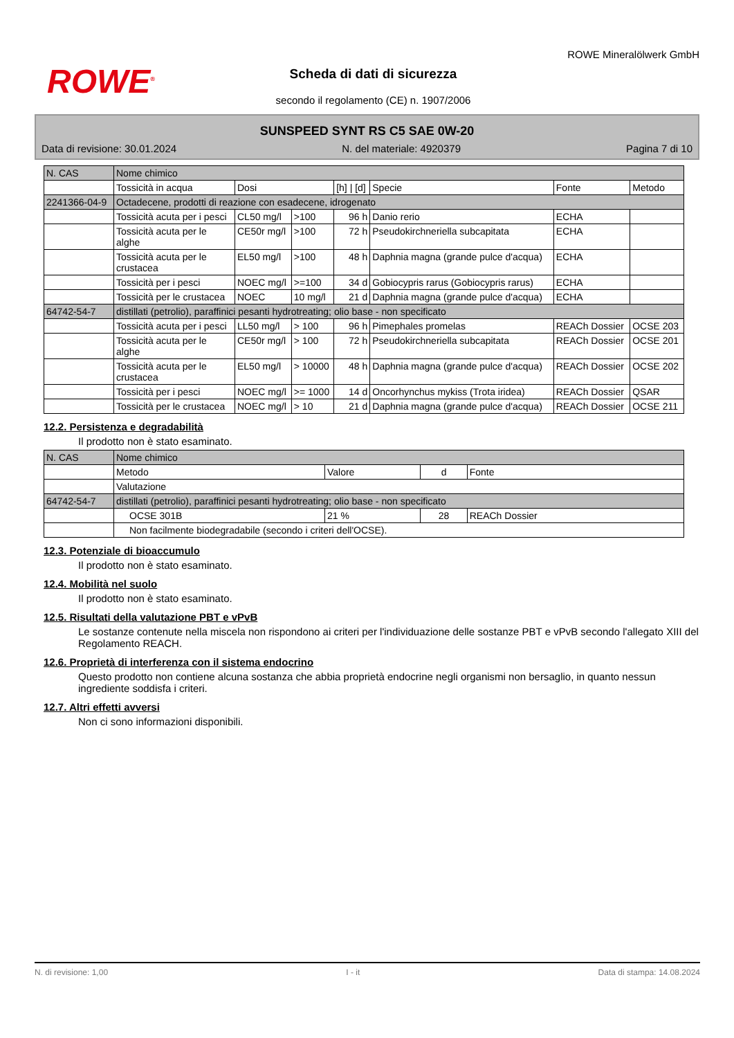ROWE<sup>®</sup>
Scheda di dati di sicurezza
secondo il regolamento (CE) n. 1907/2006
ROWE Mineralölwerk GmbH
SUNSPEED SYNT RS C5 SAE 0W-20
Data di revisione: 30.01.2024 N. del materiale: 4920379 Pagina 7 di 10
| N. CAS | Nome chimico | | | | | | |
| --- | --- | --- | --- | --- | --- | --- | --- |
| | Tossicità in acqua | Dosi | | [h] / [d] | Specie | Fonte | Metodo |
| 2241366-04-9 | Octadecene, prodotti di reazione con esadecene, idrogenato | | | | | | |
| | Tossicità acuta per i pesci | CL50 mg/l | >100 | 96 h | Danio rerio | ECHA | |
| | Tossicità acuta per le alghe | CE50r mg/l | >100 | 72 h | Pseudokirchneriella subcapitata | ECHA | |
| | Tossicità acuta per le crustacea | EL50 mg/l | >100 | 48 h | Daphnia magna (grande pulce d'acqua) | ECHA | |
| | Tossicità per i pesci | NOEC mg/l | >=100 | 34 d | Gobiocypris rarus (Gobiocypris rarus) | ECHA | |
| | Tossicità per le crustacea | NOEC | 10 mg/l | 21 d | Daphnia magna (grande pulce d'acqua) | ECHA | |
| 64742-54-7 | distillati (petrolio), paraffinici pesanti hydrotreating; olio base - non specificato | | | | | | |
| | Tossicità acuta per i pesci | LL50 mg/l | > 100 | 96 h | Pimephales promelas | REACh Dossier | OCSE 203 |
| | Tossicità acuta per le alghe | CE50r mg/l | > 100 | 72 h | Pseudokirchneriella subcapitata | REACh Dossier | OCSE 201 |
| | Tossicità acuta per le crustacea | EL50 mg/l | > 10000 | 48 h | Daphnia magna (grande pulce d'acqua) | REACh Dossier | OCSE 202 |
| | Tossicità per i pesci | NOEC mg/l | >= 1000 | 14 d | Oncorhynchus mykiss (Trota iridea) | REACh Dossier | QSAR |
| | Tossicità per le crustacea | NOEC mg/l | > 10 | 21 d | Daphnia magna (grande pulce d'acqua) | REACh Dossier | OCSE 211 |
12.2. Persistenza e degradabilità
Il prodotto non è stato esaminato.
| N. CAS | Nome chimico | | | |
| --- | --- | --- | --- | --- |
| | Metodo | Valore | d | Fonte |
| | Valutazione | | | |
| 64742-54-7 | distillati (petrolio), paraffinici pesanti hydrotreating; olio base - non specificato | | | |
| | OCSE 301B | 21 % | 28 | REACh Dossier |
| | Non facilmente biodegradabile (secondo i criteri dell'OCSE). | | | |
12.3. Potenziale di bioaccumulo
Il prodotto non è stato esaminato.
12.4. Mobilità nel suolo
Il prodotto non è stato esaminato.
12.5. Risultati della valutazione PBT e vPvB
Le sostanze contenute nella miscela non rispondono ai criteri per l'individuazione delle sostanze PBT e vPvB secondo l'allegato XIII del Regolamento REACH.
12.6. Proprietà di interferenza con il sistema endocrino
Questo prodotto non contiene alcuna sostanza che abbia proprietà endocrine negli organismi non bersaglio, in quanto nessun ingrediente soddisfa i criteri.
12.7. Altri effetti avversi
Non ci sono informazioni disponibili.
N. di revisione: 1,00 I - it Data di stampa: 14.08.2024